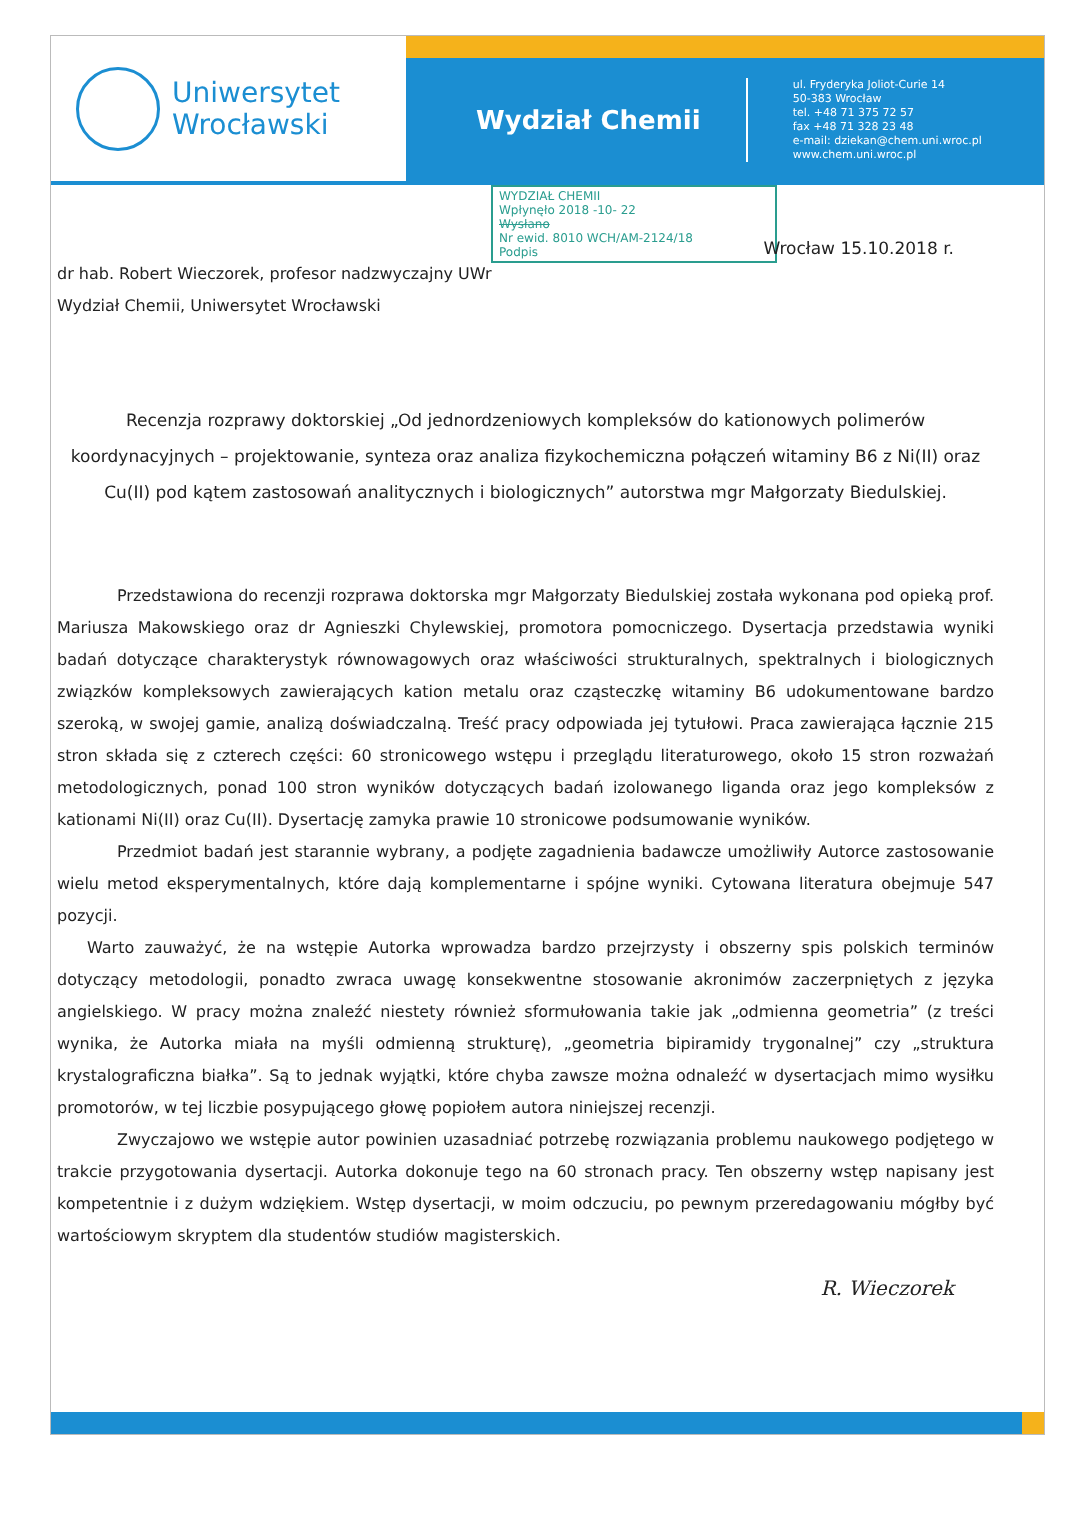Uniwersytet
Wrocławski
Wydział Chemii
ul. Fryderyka Joliot-Curie 14
50-383 Wrocław
tel. +48 71 375 72 57
fax +48 71 328 23 48
e-mail: dziekan@chem.uni.wroc.pl
www.chem.uni.wroc.pl
WYDZIAŁ CHEMII
Wpłynęło 2018 -10- 22
Wysłano
Nr ewid. 8010 WCH/AM-2124/18
Podpis
Wrocław 15.10.2018 r.
dr hab. Robert Wieczorek, profesor nadzwyczajny UWr
Wydział Chemii, Uniwersytet Wrocławski
Recenzja rozprawy doktorskiej „Od jednordzeniowych kompleksów do kationowych polimerów koordynacyjnych – projektowanie, synteza oraz analiza fizykochemiczna połączeń witaminy B6 z Ni(II) oraz Cu(II) pod kątem zastosowań analitycznych i biologicznych” autorstwa mgr Małgorzaty Biedulskiej.
Przedstawiona do recenzji rozprawa doktorska mgr Małgorzaty Biedulskiej została wykonana pod opieką prof. Mariusza Makowskiego oraz dr Agnieszki Chylewskiej, promotora pomocniczego. Dysertacja przedstawia wyniki badań dotyczące charakterystyk równowagowych oraz właściwości strukturalnych, spektralnych i biologicznych związków kompleksowych zawierających kation metalu oraz cząsteczkę witaminy B6 udokumentowane bardzo szeroką, w swojej gamie, analizą doświadczalną. Treść pracy odpowiada jej tytułowi. Praca zawierająca łącznie 215 stron składa się z czterech części: 60 stronicowego wstępu i przeglądu literaturowego, około 15 stron rozważań metodologicznych, ponad 100 stron wyników dotyczących badań izolowanego liganda oraz jego kompleksów z kationami Ni(II) oraz Cu(II). Dysertację zamyka prawie 10 stronicowe podsumowanie wyników.
Przedmiot badań jest starannie wybrany, a podjęte zagadnienia badawcze umożliwiły Autorce zastosowanie wielu metod eksperymentalnych, które dają komplementarne i spójne wyniki. Cytowana literatura obejmuje 547 pozycji.
Warto zauważyć, że na wstępie Autorka wprowadza bardzo przejrzysty i obszerny spis polskich terminów dotyczący metodologii, ponadto zwraca uwagę konsekwentne stosowanie akronimów zaczerpniętych z języka angielskiego. W pracy można znaleźć niestety również sformułowania takie jak „odmienna geometria” (z treści wynika, że Autorka miała na myśli odmienną strukturę), „geometria bipiramidy trygonalnej” czy „struktura krystalograficzna białka”. Są to jednak wyjątki, które chyba zawsze można odnaleźć w dysertacjach mimo wysiłku promotorów, w tej liczbie posypującego głowę popiołem autora niniejszej recenzji.
Zwyczajowo we wstępie autor powinien uzasadniać potrzebę rozwiązania problemu naukowego podjętego w trakcie przygotowania dysertacji. Autorka dokonuje tego na 60 stronach pracy. Ten obszerny wstęp napisany jest kompetentnie i z dużym wdziękiem. Wstęp dysertacji, w moim odczuciu, po pewnym przeredagowaniu mógłby być wartościowym skryptem dla studentów studiów magisterskich.
R. Wieczorek